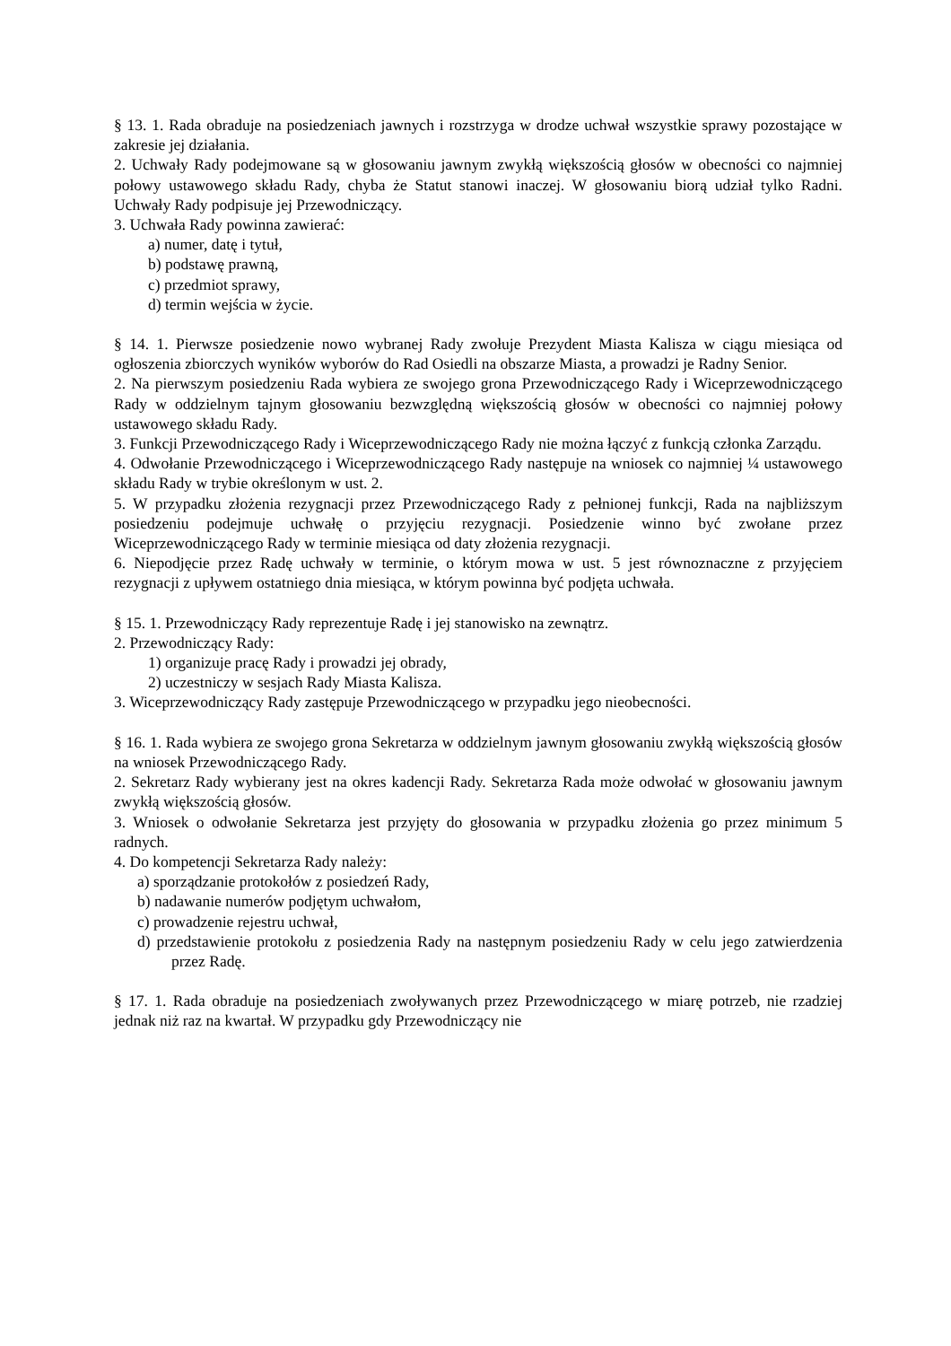§ 13. 1. Rada obraduje na posiedzeniach jawnych i rozstrzyga w drodze uchwał wszystkie sprawy pozostające w zakresie jej działania.
2. Uchwały Rady podejmowane są w głosowaniu jawnym zwykłą większością głosów w obecności co najmniej połowy ustawowego składu Rady, chyba że Statut stanowi inaczej. W głosowaniu biorą udział tylko Radni. Uchwały Rady podpisuje jej Przewodniczący.
3. Uchwała Rady powinna zawierać:
a) numer, datę i tytuł,
b) podstawę prawną,
c) przedmiot sprawy,
d) termin wejścia w życie.
§ 14. 1. Pierwsze posiedzenie nowo wybranej Rady zwołuje Prezydent Miasta Kalisza w ciągu miesiąca od ogłoszenia zbiorczych wyników wyborów do Rad Osiedli na obszarze Miasta, a prowadzi je Radny Senior.
2. Na pierwszym posiedzeniu Rada wybiera ze swojego grona Przewodniczącego Rady i Wiceprzewodniczącego Rady w oddzielnym tajnym głosowaniu bezwzględną większością głosów w obecności co najmniej połowy ustawowego składu Rady.
3. Funkcji Przewodniczącego Rady i Wiceprzewodniczącego Rady nie można łączyć z funkcją członka Zarządu.
4. Odwołanie Przewodniczącego i Wiceprzewodniczącego Rady następuje na wniosek co najmniej ¼ ustawowego składu Rady w trybie określonym w ust. 2.
5. W przypadku złożenia rezygnacji przez Przewodniczącego Rady z pełnionej funkcji, Rada na najbliższym posiedzeniu podejmuje uchwałę o przyjęciu rezygnacji. Posiedzenie winno być zwołane przez Wiceprzewodniczącego Rady w terminie miesiąca od daty złożenia rezygnacji.
6. Niepodjęcie przez Radę uchwały w terminie, o którym mowa w ust. 5 jest równoznaczne z przyjęciem rezygnacji z upływem ostatniego dnia miesiąca, w którym powinna być podjęta uchwała.
§ 15. 1. Przewodniczący Rady reprezentuje Radę i jej stanowisko na zewnątrz.
2. Przewodniczący Rady:
1) organizuje pracę Rady i prowadzi jej obrady,
2) uczestniczy w sesjach Rady Miasta Kalisza.
3. Wiceprzewodniczący Rady zastępuje Przewodniczącego w przypadku jego nieobecności.
§ 16. 1. Rada wybiera ze swojego grona Sekretarza w oddzielnym jawnym głosowaniu zwykłą większością głosów na wniosek Przewodniczącego Rady.
2. Sekretarz Rady wybierany jest na okres kadencji Rady. Sekretarza Rada może odwołać w głosowaniu jawnym zwykłą większością głosów.
3. Wniosek o odwołanie Sekretarza jest przyjęty do głosowania w przypadku złożenia go przez minimum 5 radnych.
4. Do kompetencji Sekretarza Rady należy:
a) sporządzanie protokołów z posiedzeń Rady,
b) nadawanie numerów podjętym uchwałom,
c) prowadzenie rejestru uchwał,
d) przedstawienie protokołu z posiedzenia Rady na następnym posiedzeniu Rady w celu jego zatwierdzenia przez Radę.
§ 17. 1. Rada obraduje na posiedzeniach zwoływanych przez Przewodniczącego w miarę potrzeb, nie rzadziej jednak niż raz na kwartał. W przypadku gdy Przewodniczący nie